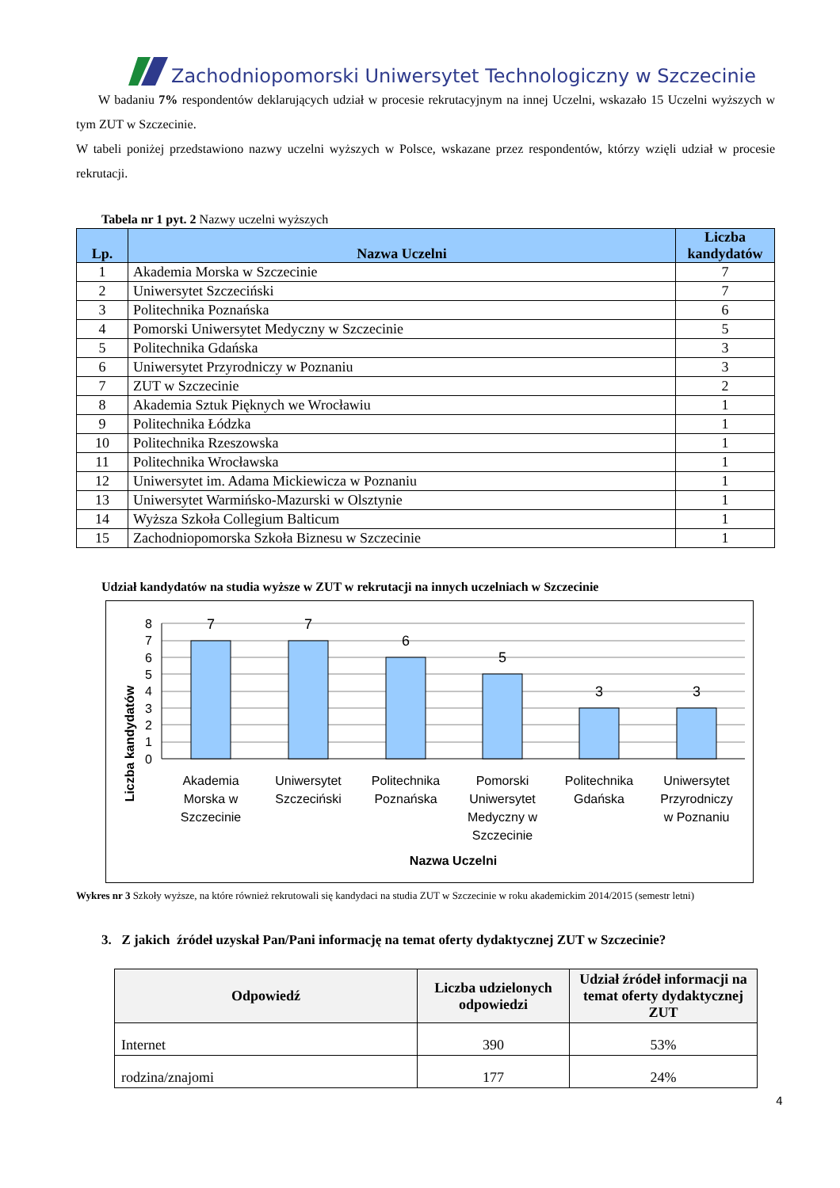Zachodniopomorski Uniwersytet Technologiczny w Szczecinie
W badaniu 7% respondentów deklarujących udział w procesie rekrutacyjnym na innej Uczelni, wskazało 15 Uczelni wyższych w tym ZUT w Szczecinie.
W tabeli poniżej przedstawiono nazwy uczelni wyższych w Polsce, wskazane przez respondentów, którzy wzięli udział w procesie rekrutacji.
Tabela nr 1 pyt. 2 Nazwy uczelni wyższych
| Lp. | Nazwa Uczelni | Liczba kandydatów |
| --- | --- | --- |
| 1 | Akademia Morska w Szczecinie | 7 |
| 2 | Uniwersytet Szczeciński | 7 |
| 3 | Politechnika Poznańska | 6 |
| 4 | Pomorski Uniwersytet Medyczny w Szczecinie | 5 |
| 5 | Politechnika Gdańska | 3 |
| 6 | Uniwersytet Przyrodniczy w Poznaniu | 3 |
| 7 | ZUT w Szczecinie | 2 |
| 8 | Akademia Sztuk Pięknych we Wrocławiu | 1 |
| 9 | Politechnika Łódzka | 1 |
| 10 | Politechnika Rzeszowska | 1 |
| 11 | Politechnika Wrocławska | 1 |
| 12 | Uniwersytet im. Adama Mickiewicza w Poznaniu | 1 |
| 13 | Uniwersytet Warmińsko-Mazurski w Olsztynie | 1 |
| 14 | Wyższa Szkoła Collegium Balticum | 1 |
| 15 | Zachodniopomorska Szkoła Biznesu w Szczecinie | 1 |
Udział kandydatów na studia wyższe w ZUT w rekrutacji na innych uczelniach w Szczecinie
Liczba kandydatów
8
7
6
5
4
3
2
1
0
7
7
6
5
3
3
Akademia
Morska w
Szczecinie
Uniwersytet
Szczeciński
Politechnika
Poznańska
Pomorski
Uniwersytet
Medyczny w
Szczecinie
Politechnika
Gdańska
Uniwersytet
Przyrodniczy
w Poznaniu
Nazwa Uczelni
Wykres nr 3 Szkoły wyższe, na które również rekrutowali się kandydaci na studia ZUT w Szczecinie w roku akademickim 2014/2015 (semestr letni)
3. Z jakich źródeł uzyskał Pan/Pani informację na temat oferty dydaktycznej ZUT w Szczecinie?
| Odpowiedź | Liczba udzielonych odpowiedzi | Udział źródeł informacji na temat oferty dydaktycznej ZUT |
| --- | --- | --- |
| Internet | 390 | 53% |
| rodzina/znajomi | 177 | 24% |
4